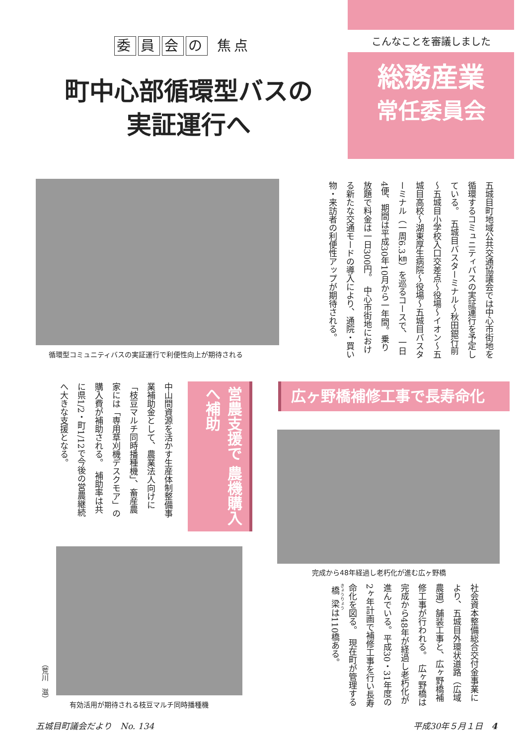委員会の 焦点
町中心部循環型バスの
実証運行へ
こんなことを審議しました
総務産業
常任委員会
五城目町地域公共交通協議会では中心市街地を循環するコミュニティバスの実証運行を予定している。　五城目バスターミナル～秋田銀行前～五城目小学校入口交差点～役場～イオン～五城目高校～湖東厚生病院～役場～五城目バスターミナル（一周6.3㎞）を巡るコースで、一日4便、期間は平成30年10月から一年間。乗り放題で料金は一日300円。　中心市街地における新たな交通モードの導入により、通院・買い物・来訪者の利便性アップが期待される。
循環型コミュニティバスの実証運行で利便性向上が期待される
営農支援で 農機購入へ補助
中山間資源を活かす生産体制整備事業補助金として、農業法人向けに「枝豆マルチ同時播種機」、畜産農家には「専用草刈機デスクモア」の購入費が補助される。　補助率は共に県1/2・町1/12で今後の営農継続へ大きな支援となる。
有効活用が期待される枝豆マルチ同時播種機
（荒川　滋）
広ヶ野橋補修工事で長寿命化
完成から48年経過し老朽化が進む広ヶ野橋
社会資本整備総合交付金事業により、五城目外環状道路（広域農道）舗装工事と、広ヶ野橋補修工事が行われる。　広ヶ野橋は完成から48年が経過し老朽化が進んでいる。平成30・31年度の2ヶ年計画で補修工事を行い長寿命化を図る。　現在町が管理する橋梁は110橋ある。
五城目町議会だより　No. 134 平成30年５月１日　4